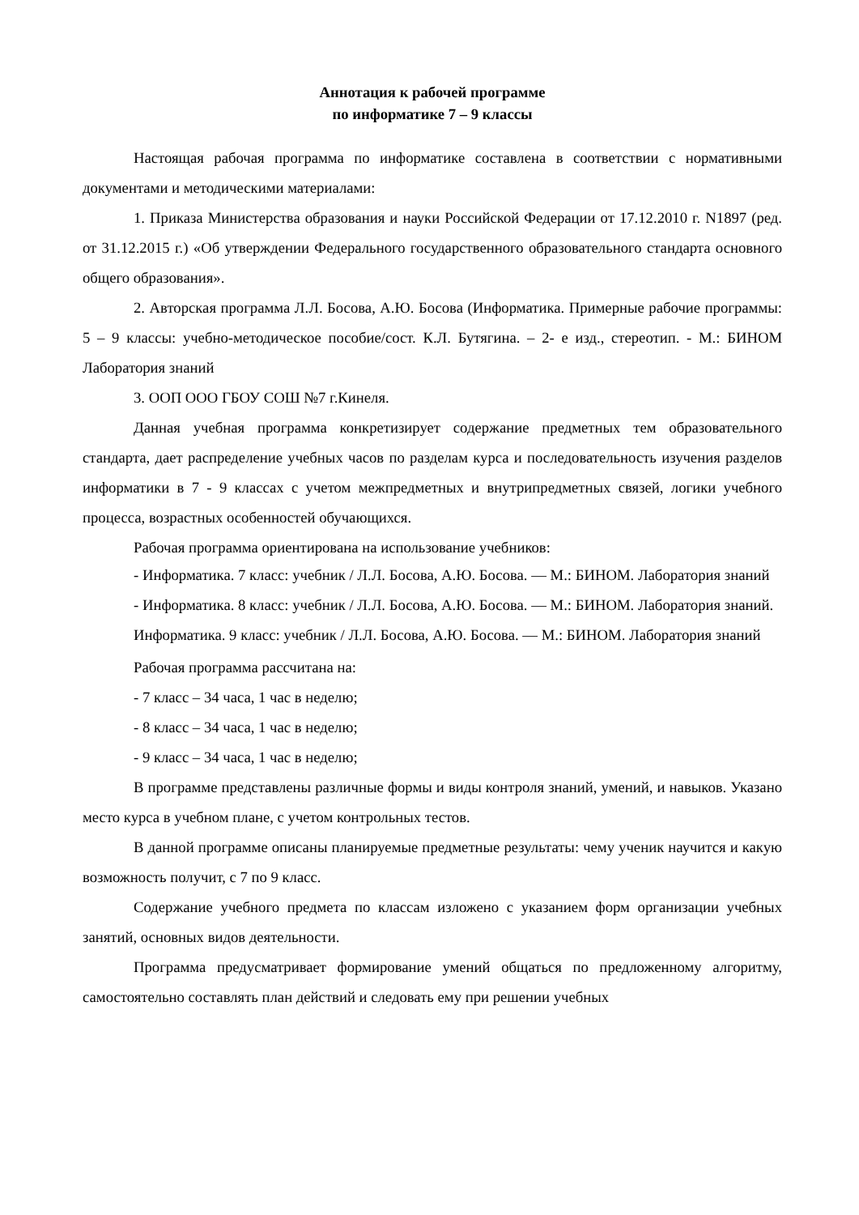Аннотация к рабочей программе
по информатике 7 – 9 классы
Настоящая рабочая программа по информатике составлена в соответствии с нормативными документами и методическими материалами:
1. Приказа Министерства образования и науки Российской Федерации от 17.12.2010 г. N1897 (ред. от 31.12.2015 г.) «Об утверждении Федерального государственного образовательного стандарта основного общего образования».
2. Авторская программа Л.Л. Босова, А.Ю. Босова (Информатика. Примерные рабочие программы: 5 – 9 классы: учебно-методическое пособие/сост. К.Л. Бутягина. – 2- е изд., стереотип. - М.: БИНОМ Лаборатория знаний
3. ООП ООО ГБОУ СОШ №7 г.Кинеля.
Данная учебная программа конкретизирует содержание предметных тем образовательного стандарта, дает распределение учебных часов по разделам курса и последовательность изучения разделов информатики в 7 - 9 классах с учетом межпредметных и внутрипредметных связей, логики учебного процесса, возрастных особенностей обучающихся.
Рабочая программа ориентирована на использование учебников:
- Информатика. 7 класс: учебник / Л.Л. Босова, А.Ю. Босова. — М.: БИНОМ. Лаборатория знаний
- Информатика. 8 класс: учебник / Л.Л. Босова, А.Ю. Босова. — М.: БИНОМ. Лаборатория знаний.
Информатика. 9 класс: учебник / Л.Л. Босова, А.Ю. Босова. — М.: БИНОМ. Лаборатория знаний
Рабочая программа рассчитана на:
- 7 класс – 34 часа, 1 час в неделю;
- 8 класс – 34 часа, 1 час в неделю;
- 9 класс – 34 часа, 1 час в неделю;
В программе представлены различные формы и виды контроля знаний, умений, и навыков. Указано место курса в учебном плане, с учетом контрольных тестов.
В данной программе описаны планируемые предметные результаты: чему ученик научится и какую возможность получит, с 7 по 9 класс.
Содержание учебного предмета по классам изложено с указанием форм организации учебных занятий, основных видов деятельности.
Программа предусматривает формирование умений общаться по предложенному алгоритму, самостоятельно составлять план действий и следовать ему при решении учебных